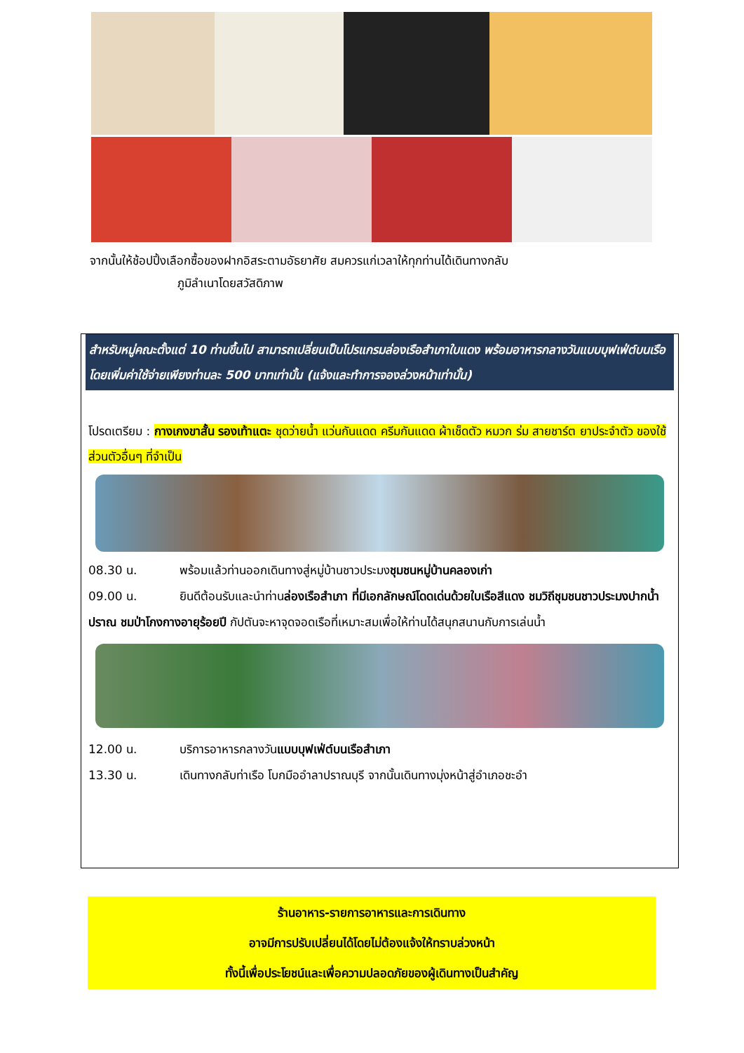จากนั้นให้ช้อปปิ้งเลือกซื้อของฝากอิสระตามอัธยาศัย สมควรแก่เวลาให้ทุกท่านได้เดินทางกลับ
ภูมิลำเนาโดยสวัสดิภาพ
สำหรับหมู่คณะตั้งแต่ 10 ท่านขึ้นไป สามารถเปลี่ยนเป็นโปรแกรมล่องเรือสำเภาใบแดง พร้อมอาหารกลางวันแบบบุฟเฟ่ต์บนเรือ โดยเพิ่มค่าใช้จ่ายเพียงท่านละ 500 บาทเท่านั้น (แจ้งและทำการจองล่วงหน้าเท่านั้น)
โปรดเตรียม : กางเกงขาสั้น รองเท้าแตะ ชุดว่ายน้ำ แว่นกันแดด ครีมกันแดด ผ้าเช็ดตัว หมวก ร่ม สายชาร์ต ยาประจำตัว ของใช้ส่วนตัวอื่นๆ ที่จำเป็น
08.30 น. พร้อมแล้วท่านออกเดินทางสู่หมู่บ้านชาวประมงชุมชนหมู่บ้านคลองเก่า
09.00 น. ยินดีต้อนรับและนำท่านล่องเรือสำเภา ที่มีเอกลักษณ์โดดเด่นด้วยใบเรือสีแดง ชมวิถีชุมชนชาวประมงปากน้ำปราณ ชมป่าโกงกางอายุร้อยปี กัปตันจะหาจุดจอดเรือที่เหมาะสมเพื่อให้ท่านได้สนุกสนานกับการเล่นน้ำ
12.00 น. บริการอาหารกลางวันแบบบุฟเฟ่ต์บนเรือสำเภา
13.30 น. เดินทางกลับท่าเรือ โบกมืออำลาปราณบุรี จากนั้นเดินทางมุ่งหน้าสู่อำเภอชะอำ
ร้านอาหาร-รายการอาหารและการเดินทาง
อาจมีการปรับเปลี่ยนได้โดยไม่ต้องแจ้งให้ทราบล่วงหน้า
ทั้งนี้เพื่อประโยชน์และเพื่อความปลอดภัยของผู้เดินทางเป็นสำคัญ